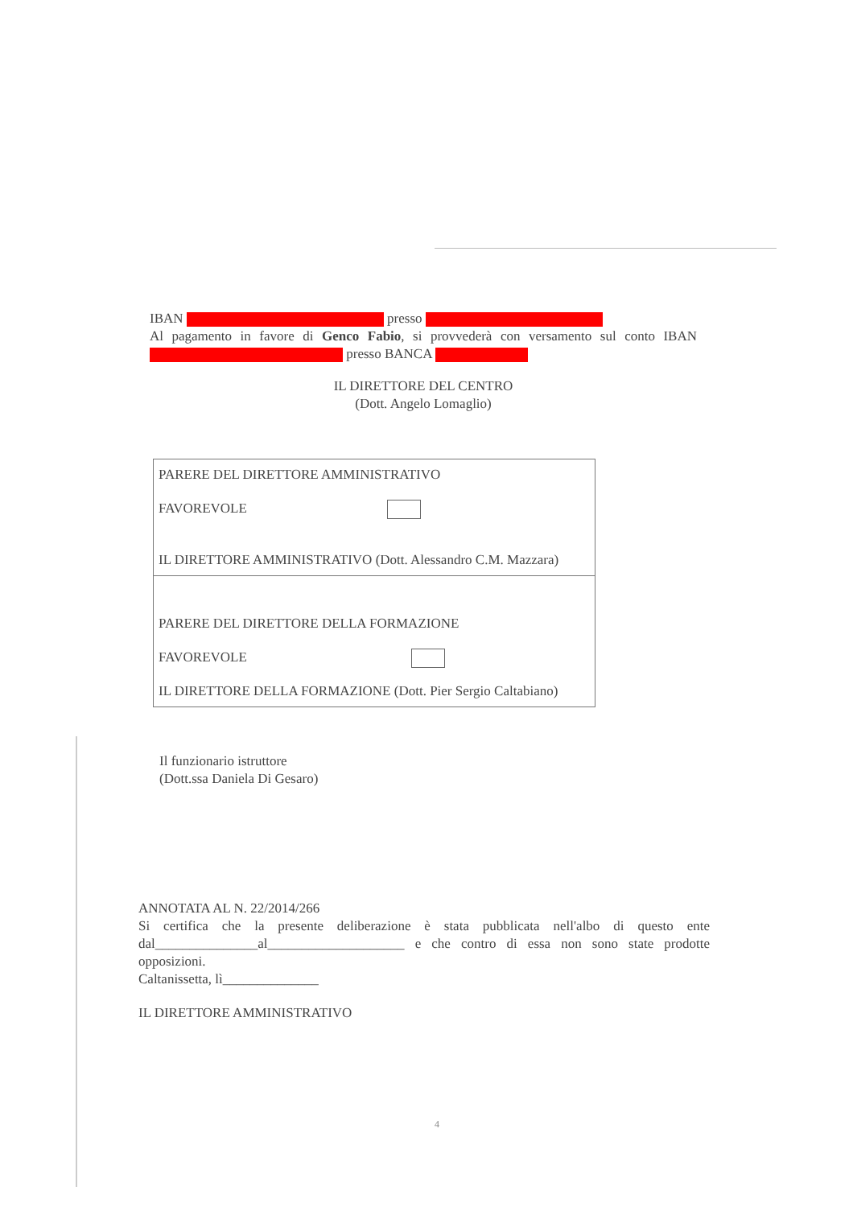IBAN presso
Al pagamento in favore di Genco Fabio, si provvederà con versamento sul conto IBAN presso BANCA
IL DIRETTORE DEL CENTRO
(Dott. Angelo Lomaglio)
PARERE DEL DIRETTORE AMMINISTRATIVO
FAVOREVOLE
IL DIRETTORE AMMINISTRATIVO (Dott. Alessandro C.M. Mazzara)
PARERE DEL DIRETTORE DELLA FORMAZIONE
FAVOREVOLE
IL DIRETTORE DELLA FORMAZIONE (Dott. Pier Sergio Caltabiano)
Il funzionario istruttore
(Dott.ssa Daniela Di Gesaro)
ANNOTATA AL N. 22/2014/266
Si certifica che la presente deliberazione è stata pubblicata nell'albo di questo ente dal_______________al____________________ e che contro di essa non sono state prodotte opposizioni.
Caltanissetta, lì______________
IL DIRETTORE AMMINISTRATIVO
4